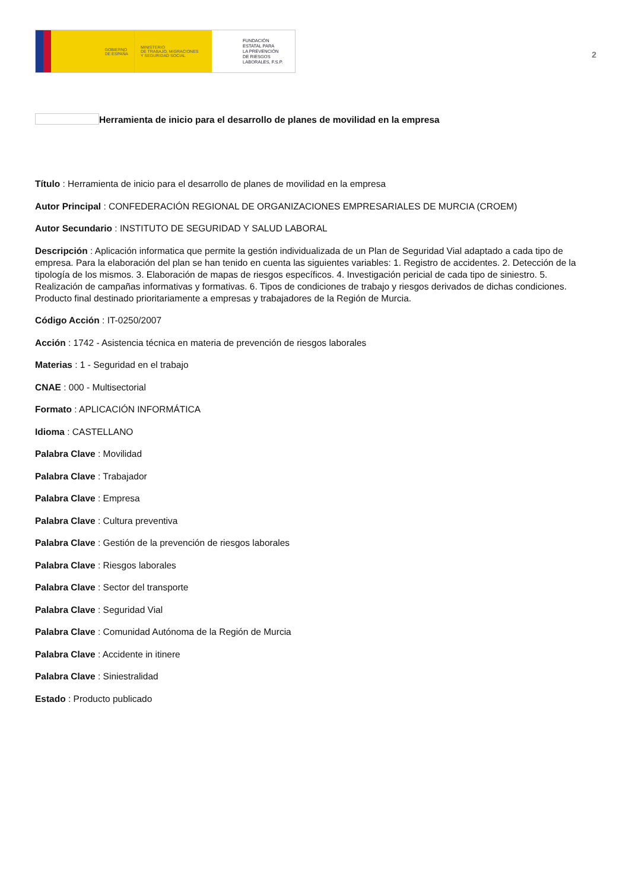GOBIERNO
DE ESPAÑA
MINISTERIO
DE TRABAJO, MIGRACIONES
Y SEGURIDAD SOCIAL
FUNDACIÓN
ESTATAL PARA
LA PREVENCIÓN
DE RIESGOS
LABORALES, F.S.P.
2
Herramienta de inicio para el desarrollo de planes de movilidad en la empresa
Título : Herramienta de inicio para el desarrollo de planes de movilidad en la empresa
Autor Principal : CONFEDERACIÓN REGIONAL DE ORGANIZACIONES EMPRESARIALES DE MURCIA (CROEM)
Autor Secundario : INSTITUTO DE SEGURIDAD Y SALUD LABORAL
Descripción : Aplicación informatica que permite la gestión individualizada de un Plan de Seguridad Vial adaptado a cada tipo de empresa. Para la elaboración del plan se han tenido en cuenta las siguientes variables: 1. Registro de accidentes. 2. Detección de la tipología de los mismos. 3. Elaboración de mapas de riesgos específicos. 4. Investigación pericial de cada tipo de siniestro. 5. Realización de campañas informativas y formativas. 6. Tipos de condiciones de trabajo y riesgos derivados de dichas condiciones. Producto final destinado prioritariamente a empresas y trabajadores de la Región de Murcia.
Código Acción : IT-0250/2007
Acción : 1742 - Asistencia técnica en materia de prevención de riesgos laborales
Materias : 1 - Seguridad en el trabajo
CNAE : 000 - Multisectorial
Formato : APLICACIÓN INFORMÁTICA
Idioma : CASTELLANO
Palabra Clave : Movilidad
Palabra Clave : Trabajador
Palabra Clave : Empresa
Palabra Clave : Cultura preventiva
Palabra Clave : Gestión de la prevención de riesgos laborales
Palabra Clave : Riesgos laborales
Palabra Clave : Sector del transporte
Palabra Clave : Seguridad Vial
Palabra Clave : Comunidad Autónoma de la Región de Murcia
Palabra Clave : Accidente in itinere
Palabra Clave : Siniestralidad
Estado : Producto publicado